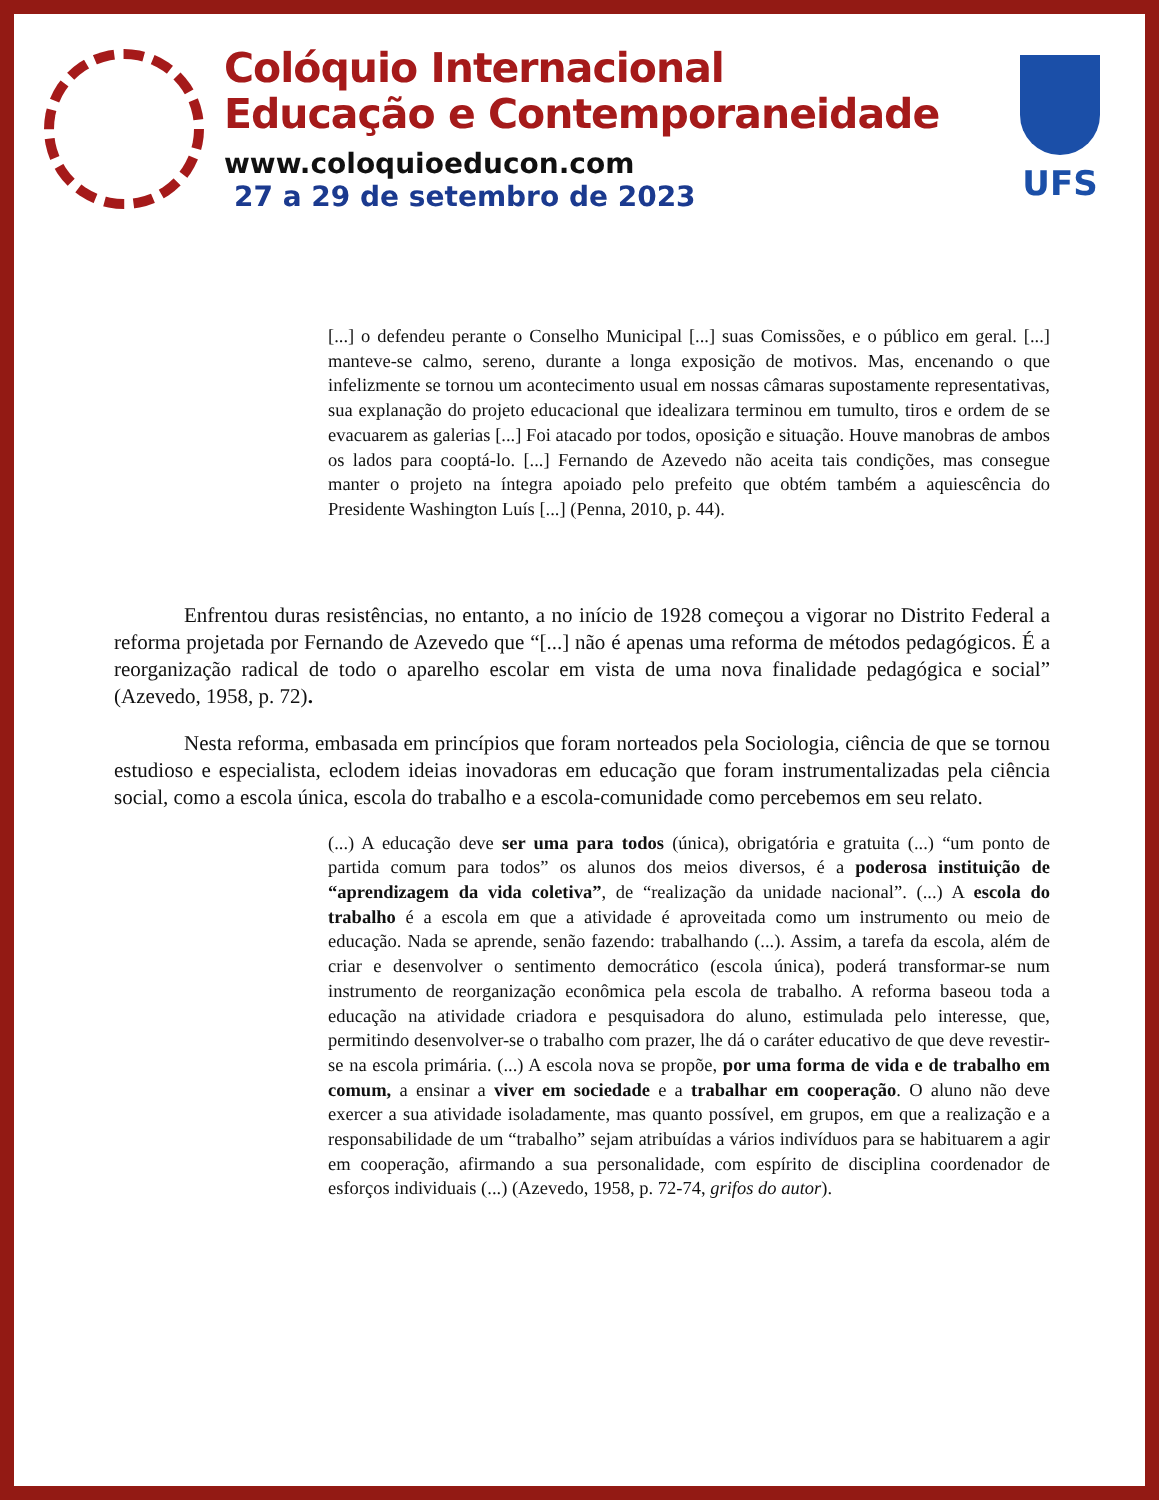Colóquio Internacional
Educação e Contemporaneidade
www.coloquioeducon.com
27 a 29 de setembro de 2023
UFS
[...] o defendeu perante o Conselho Municipal [...] suas Comissões, e o público em geral. [...] manteve-se calmo, sereno, durante a longa exposição de motivos. Mas, encenando o que infelizmente se tornou um acontecimento usual em nossas câmaras supostamente representativas, sua explanação do projeto educacional que idealizara terminou em tumulto, tiros e ordem de se evacuarem as galerias [...] Foi atacado por todos, oposição e situação. Houve manobras de ambos os lados para cooptá-lo. [...] Fernando de Azevedo não aceita tais condições, mas consegue manter o projeto na íntegra apoiado pelo prefeito que obtém também a aquiescência do Presidente Washington Luís [...] (Penna, 2010, p. 44).
Enfrentou duras resistências, no entanto, a no início de 1928 começou a vigorar no Distrito Federal a reforma projetada por Fernando de Azevedo que “[...] não é apenas uma reforma de métodos pedagógicos. É a reorganização radical de todo o aparelho escolar em vista de uma nova finalidade pedagógica e social” (Azevedo, 1958, p. 72).
Nesta reforma, embasada em princípios que foram norteados pela Sociologia, ciência de que se tornou estudioso e especialista, eclodem ideias inovadoras em educação que foram instrumentalizadas pela ciência social, como a escola única, escola do trabalho e a escola-comunidade como percebemos em seu relato.
(...) A educação deve ser uma para todos (única), obrigatória e gratuita (...) “um ponto de partida comum para todos” os alunos dos meios diversos, é a poderosa instituição de “aprendizagem da vida coletiva”, de “realização da unidade nacional”. (...) A escola do trabalho é a escola em que a atividade é aproveitada como um instrumento ou meio de educação. Nada se aprende, senão fazendo: trabalhando (...). Assim, a tarefa da escola, além de criar e desenvolver o sentimento democrático (escola única), poderá transformar-se num instrumento de reorganização econômica pela escola de trabalho. A reforma baseou toda a educação na atividade criadora e pesquisadora do aluno, estimulada pelo interesse, que, permitindo desenvolver-se o trabalho com prazer, lhe dá o caráter educativo de que deve revestir-se na escola primária. (...) A escola nova se propõe, por uma forma de vida e de trabalho em comum, a ensinar a viver em sociedade e a trabalhar em cooperação. O aluno não deve exercer a sua atividade isoladamente, mas quanto possível, em grupos, em que a realização e a responsabilidade de um “trabalho” sejam atribuídas a vários indivíduos para se habituarem a agir em cooperação, afirmando a sua personalidade, com espírito de disciplina coordenador de esforços individuais (...) (Azevedo, 1958, p. 72-74, grifos do autor).